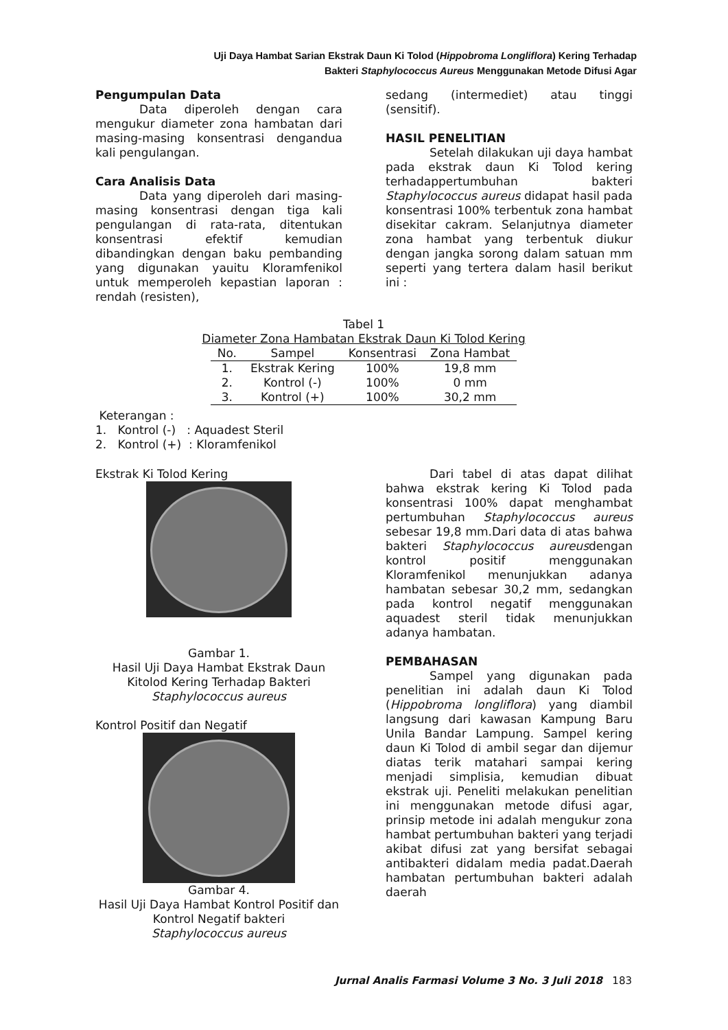Uji Daya Hambat Sarian Ekstrak Daun Ki Tolod (Hippobroma Longliflora) Kering Terhadap
Bakteri Staphylococcus Aureus Menggunakan Metode Difusi Agar
Pengumpulan Data
Data diperoleh dengan cara mengukur diameter zona hambatan dari masing-masing konsentrasi dengandua kali pengulangan.
Cara Analisis Data
Data yang diperoleh dari masing-masing konsentrasi dengan tiga kali pengulangan di rata-rata, ditentukan konsentrasi efektif kemudian dibandingkan dengan baku pembanding yang digunakan yauitu Kloramfenikol untuk memperoleh kepastian laporan : rendah (resisten),
sedang (intermediet) atau tinggi (sensitif).
HASIL PENELITIAN
Setelah dilakukan uji daya hambat pada ekstrak daun Ki Tolod kering terhadappertumbuhan bakteri Staphylococcus aureus didapat hasil pada konsentrasi 100% terbentuk zona hambat disekitar cakram. Selanjutnya diameter zona hambat yang terbentuk diukur dengan jangka sorong dalam satuan mm seperti yang tertera dalam hasil berikut ini :
Tabel 1
Diameter Zona Hambatan Ekstrak Daun Ki Tolod Kering
| No. | Sampel | Konsentrasi | Zona Hambat |
| --- | --- | --- | --- |
| 1. | Ekstrak Kering | 100% | 19,8 mm |
| 2. | Kontrol (-) | 100% | 0 mm |
| 3. | Kontrol (+) | 100% | 30,2 mm |
Keterangan :
1. Kontrol (-) : Aquadest Steril
2. Kontrol (+) : Kloramfenikol
Ekstrak Ki Tolod Kering
Gambar 1.
Hasil Uji Daya Hambat Ekstrak Daun Kitolod Kering Terhadap Bakteri
Staphylococcus aureus
Kontrol Positif dan Negatif
Gambar 4.
Hasil Uji Daya Hambat Kontrol Positif dan Kontrol Negatif bakteri
Staphylococcus aureus
Dari tabel di atas dapat dilihat bahwa ekstrak kering Ki Tolod pada konsentrasi 100% dapat menghambat pertumbuhan Staphylococcus aureus sebesar 19,8 mm.Dari data di atas bahwa bakteri Staphylococcus aureusdengan kontrol positif menggunakan Kloramfenikol menunjukkan adanya hambatan sebesar 30,2 mm, sedangkan pada kontrol negatif menggunakan aquadest steril tidak menunjukkan adanya hambatan.
PEMBAHASAN
Sampel yang digunakan pada penelitian ini adalah daun Ki Tolod (Hippobroma longliflora) yang diambil langsung dari kawasan Kampung Baru Unila Bandar Lampung. Sampel kering daun Ki Tolod di ambil segar dan dijemur diatas terik matahari sampai kering menjadi simplisia, kemudian dibuat ekstrak uji. Peneliti melakukan penelitian ini menggunakan metode difusi agar, prinsip metode ini adalah mengukur zona hambat pertumbuhan bakteri yang terjadi akibat difusi zat yang bersifat sebagai antibakteri didalam media padat.Daerah hambatan pertumbuhan bakteri adalah daerah
Jurnal Analis Farmasi Volume 3 No. 3 Juli 2018 183